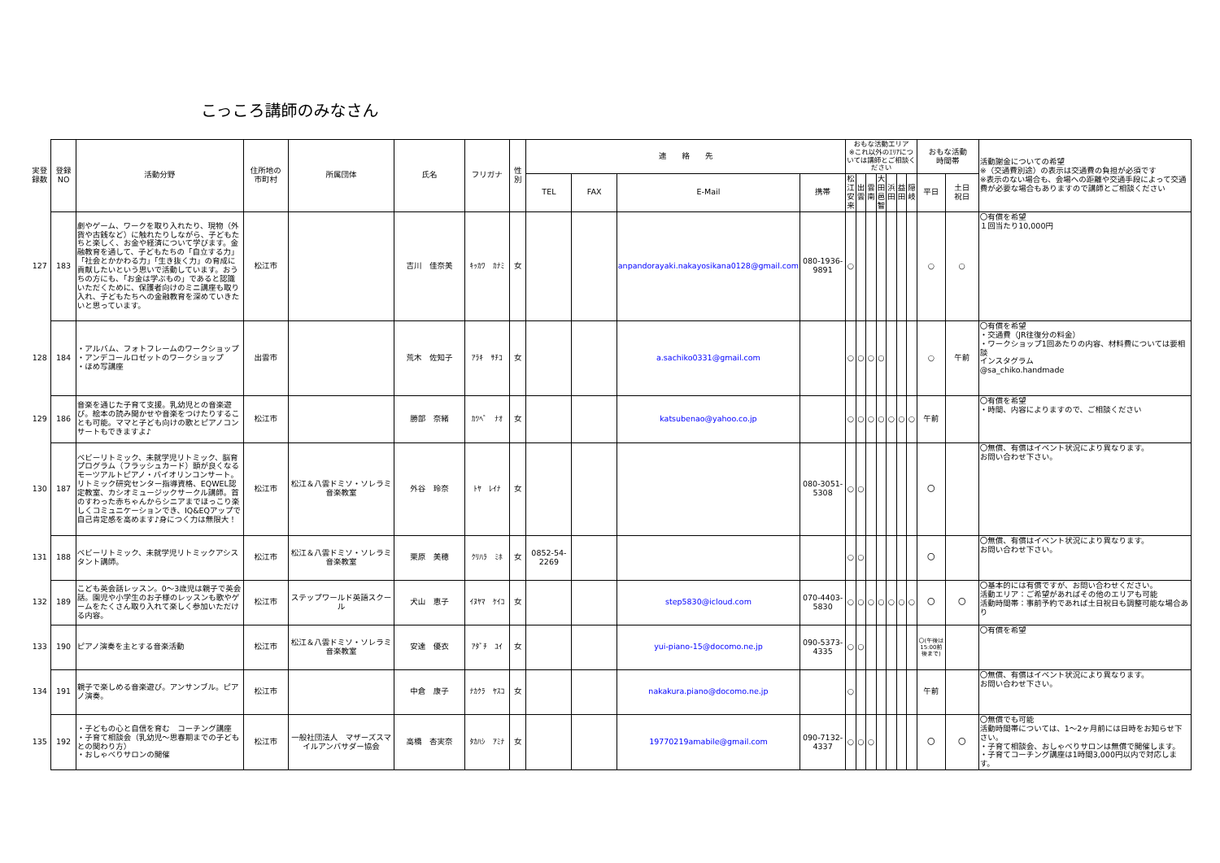こっころ講師のみなさん
| 実登 録数 | 登録 NO | 活動分野 | 住所地の 市町村 | 所属団体 | 氏名 | フリガナ | 性 別 | 連 絡 先 | | | | おもな活動エリア ※これ以外のｴﾘｱについては講師とご相談ください | | | | | | | おもな活動 時間帯 | | 活動謝金についての希望 ※（交通費別途）の表示は交通費の負担が必須です ※表示のない場合も、会場への距離や交通手段によって交通費が必要な場合もありますので講師とご相談ください |
| --- | --- | --- | --- | --- | --- | --- | --- | --- | --- | --- | --- | --- | --- | --- | --- | --- | --- | --- | --- | --- | --- |
| | | | | | | | | TEL | FAX | E-Mail | 携帯 | 松江 安来 | 出雲 | 雲南 | 大田 邑智 | 浜田 | 益田 | 隠岐 | 平日 | 土日 祝日 | |
| 127 | 183 | 劇やゲーム、ワークを取り入れたり、現物（外貨や古銭など）に触れたりしながら、子どもたちと楽しく、お金や経済について学びます。金融教育を通して、子どもたちの「自立する力」「社会とかかわる力」「生き抜く力」の育成に貢献したいという思いで活動しています。おうちの方にも、「お金は学ぶもの」であると認識いただくために、保護者向けのミニ講座も取り入れ、子どもたちへの金融教育を深めていきたいと思っています。 | 松江市 | | 吉川 佳奈美 | ｷｯｶﾜ ｶﾅﾐ | 女 | | | anpandorayaki.nakayosikana0128@gmail.com | 080-1936-9891 | ○ | | | | | | | ○ | ○ | 〇有償を希望 １回当たり10,000円 |
| 128 | 184 | ・アルバム、フォトフレームのワークショップ ・アンデコールロゼットのワークショップ ・ほめ写講座 | 出雲市 | | 荒木 佐知子 | ｱﾗｷ ｻﾁｺ | 女 | | | a.sachiko0331@gmail.com | | ○ | ○ | ○ | ○ | | | | ○ | 午前 | 〇有償を希望 ・交通費（JR往復分の料金） ・ワークショップ1回あたりの内容、材料費については要相談 インスタグラム @sa_chiko.handmade |
| 129 | 186 | 音楽を通じた子育て支援。乳幼児との音楽遊び。絵本の読み聞かせや音楽をつけたりすることも可能。ママと子ども向けの歌とピアノコンサートもできますよ♪ | 松江市 | | 勝部 奈緒 | ｶﾂﾍﾞ ﾅｵ | 女 | | | katsubenao@yahoo.co.jp | | ○ | ○ | ○ | ○ | ○ | ○ | ○ | 午前 | | 〇有償を希望 ・時間、内容によりますので、ご相談ください |
| 130 | 187 | ベビーリトミック、未就学児リトミック、脳育プログラム（フラッシュカード）頭が良くなるモーツアルトピアノ・バイオリンコンサート。リトミック研究センター指導資格、EQWEL認定教室、カシオミュージックサークル講師。首のすわった赤ちゃんからシニアまでほっこり楽しくコミュニケーションでき、IQ&EQアップで自己肯定感を高めます♪身につく力は無限大！ | 松江市 | 松江＆八雲ドミソ・ソレラミ音楽教室 | 外谷 玲奈 | ﾄﾔ ﾚｲﾅ | 女 | | | | 080-3051-5308 | ○ | ○ | | | | | | 〇 | | 〇無償、有償はイベント状況により異なります。 お問い合わせ下さい。 |
| 131 | 188 | ベビーリトミック、未就学児リトミックアシスタント講師。 | 松江市 | 松江＆八雲ドミソ・ソレラミ音楽教室 | 栗原 美穂 | ｸﾘﾊﾗ ﾐﾎ | 女 | 0852-54-2269 | | | | ○ | ○ | | | | | | 〇 | | 〇無償、有償はイベント状況により異なります。 お問い合わせ下さい。 |
| 132 | 189 | こども英会話レッスン。0～3歳児は親子で英会話。園児や小学生のお子様のレッスンも歌やゲームをたくさん取り入れて楽しく参加いただける内容。 | 松江市 | ステップワールド英語スクール | 犬山 恵子 | ｲﾇﾔﾏ ｹｲｺ | 女 | | | step5830@icloud.com | 070-4403-5830 | ○ | ○ | ○ | ○ | ○ | ○ | ○ | 〇 | 〇 | 〇基本的には有償ですが、お問い合わせください。 活動エリア：ご希望があればその他のエリアも可能 活動時間帯：事前予約であれば土日祝日も調整可能な場合あり |
| 133 | 190 | ピアノ演奏を主とする音楽活動 | 松江市 | 松江＆八雲ドミソ・ソレラミ音楽教室 | 安達 優衣 | ｱﾀﾞﾁ ﾕｲ | 女 | | | yui-piano-15@docomo.ne.jp | 090-5373-4335 | ○ | ○ | | | | | | 〇(午後は15:00前後まで) | | 〇有償を希望 |
| 134 | 191 | 親子で楽しめる音楽遊び。アンサンブル。ピアノ演奏。 | 松江市 | | 中倉 康子 | ﾅｶｸﾗ ﾔｽｺ | 女 | | | nakakura.piano@docomo.ne.jp | | ○ | | | | | | | 午前 | | 〇無償、有償はイベント状況により異なります。 お問い合わせ下さい。 |
| 135 | 192 | ・子どもの心と自信を育む コーチング講座 ・子育て相談会（乳幼児～思春期までの子どもとの関わり方） ・おしゃべりサロンの開催 | 松江市 | 一般社団法人 マザーズスマイルアンバサダー協会 | 高橋 杏実奈 | ﾀｶﾊｼ ｱﾐﾅ | 女 | | | 19770219amabile@gmail.com | 090-7132-4337 | ○ | ○ | ○ | | | | | 〇 | 〇 | 〇無償でも可能 活動時間帯については、1～2ヶ月前には日時をお知らせ下さい。 ・子育て相談会、おしゃべりサロンは無償で開催します。 ・子育てコーチング講座は1時間3,000円以内で対応します。 |